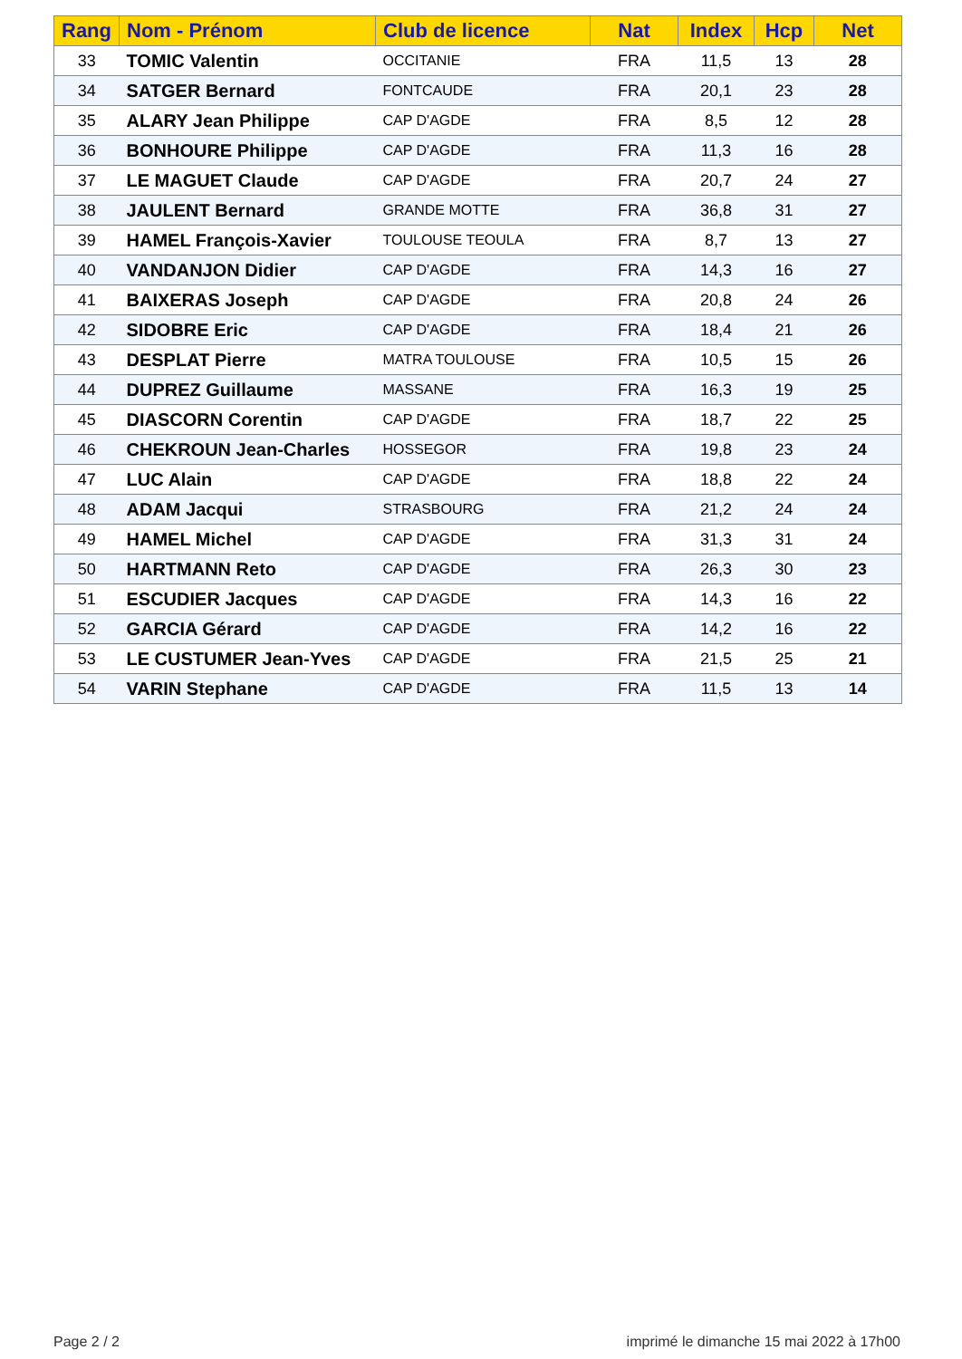| Rang | Nom - Prénom | Club de licence | Nat | Index | Hcp | Net |
| --- | --- | --- | --- | --- | --- | --- |
| 33 | TOMIC Valentin | OCCITANIE | FRA | 11,5 | 13 | 28 |
| 34 | SATGER Bernard | FONTCAUDE | FRA | 20,1 | 23 | 28 |
| 35 | ALARY Jean Philippe | CAP D'AGDE | FRA | 8,5 | 12 | 28 |
| 36 | BONHOURE Philippe | CAP D'AGDE | FRA | 11,3 | 16 | 28 |
| 37 | LE MAGUET Claude | CAP D'AGDE | FRA | 20,7 | 24 | 27 |
| 38 | JAULENT Bernard | GRANDE MOTTE | FRA | 36,8 | 31 | 27 |
| 39 | HAMEL François-Xavier | TOULOUSE TEOULA | FRA | 8,7 | 13 | 27 |
| 40 | VANDANJON Didier | CAP D'AGDE | FRA | 14,3 | 16 | 27 |
| 41 | BAIXERAS Joseph | CAP D'AGDE | FRA | 20,8 | 24 | 26 |
| 42 | SIDOBRE Eric | CAP D'AGDE | FRA | 18,4 | 21 | 26 |
| 43 | DESPLAT Pierre | MATRA TOULOUSE | FRA | 10,5 | 15 | 26 |
| 44 | DUPREZ Guillaume | MASSANE | FRA | 16,3 | 19 | 25 |
| 45 | DIASCORN Corentin | CAP D'AGDE | FRA | 18,7 | 22 | 25 |
| 46 | CHEKROUN Jean-Charles | HOSSEGOR | FRA | 19,8 | 23 | 24 |
| 47 | LUC Alain | CAP D'AGDE | FRA | 18,8 | 22 | 24 |
| 48 | ADAM Jacqui | STRASBOURG | FRA | 21,2 | 24 | 24 |
| 49 | HAMEL Michel | CAP D'AGDE | FRA | 31,3 | 31 | 24 |
| 50 | HARTMANN Reto | CAP D'AGDE | FRA | 26,3 | 30 | 23 |
| 51 | ESCUDIER Jacques | CAP D'AGDE | FRA | 14,3 | 16 | 22 |
| 52 | GARCIA Gérard | CAP D'AGDE | FRA | 14,2 | 16 | 22 |
| 53 | LE CUSTUMER Jean-Yves | CAP D'AGDE | FRA | 21,5 | 25 | 21 |
| 54 | VARIN Stephane | CAP D'AGDE | FRA | 11,5 | 13 | 14 |
Page 2 / 2 imprimé le dimanche 15 mai 2022 à 17h00